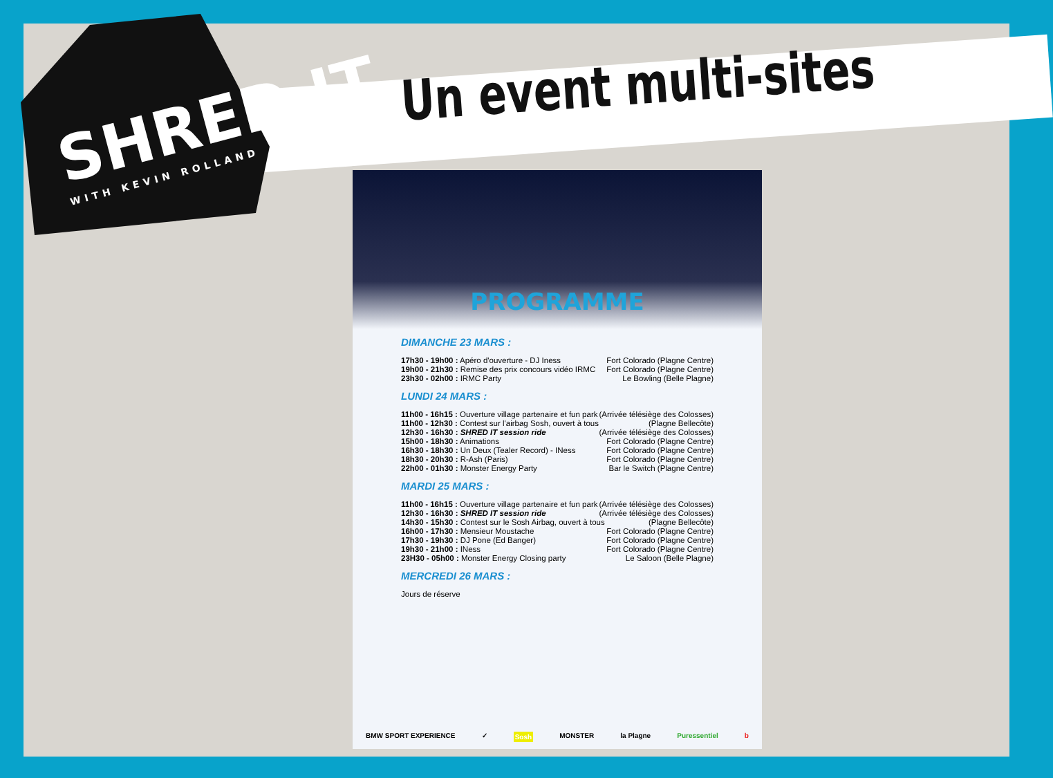SHRED IT
WITH KEVIN ROLLAND
Un event multi-sites
PROGRAMME
DIMANCHE 23 MARS :
17h30 - 19h00 : Apéro d'ouverture - DJ Iness Fort Colorado (Plagne Centre)
19h00 - 21h30 : Remise des prix concours vidéo IRMC Fort Colorado (Plagne Centre)
23h30 - 02h00 : IRMC Party Le Bowling (Belle Plagne)
LUNDI 24 MARS :
11h00 - 16h15 : Ouverture village partenaire et fun park (Arrivée télésiège des Colosses)
11h00 - 12h30 : Contest sur l'airbag Sosh, ouvert à tous (Plagne Bellecôte)
12h30 - 16h30 : SHRED IT session ride (Arrivée télésiège des Colosses)
15h00 - 18h30 : Animations Fort Colorado (Plagne Centre)
16h30 - 18h30 : Un Deux (Tealer Record) - INess Fort Colorado (Plagne Centre)
18h30 - 20h30 : R-Ash (Paris) Fort Colorado (Plagne Centre)
22h00 - 01h30 : Monster Energy Party Bar le Switch (Plagne Centre)
MARDI 25 MARS :
11h00 - 16h15 : Ouverture village partenaire et fun park (Arrivée télésiège des Colosses)
12h30 - 16h30 : SHRED IT session ride (Arrivée télésiège des Colosses)
14h30 - 15h30 : Contest sur le Sosh Airbag, ouvert à tous (Plagne Bellecôte)
16h00 - 17h30 : Mensieur Moustache Fort Colorado (Plagne Centre)
17h30 - 19h30 : DJ Pone (Ed Banger) Fort Colorado (Plagne Centre)
19h30 - 21h00 : INess Fort Colorado (Plagne Centre)
23H30 - 05h00 : Monster Energy Closing party Le Saloon (Belle Plagne)
MERCREDI 26 MARS :
Jours de réserve
BMW SPORT EXPERIENCE ✓ Sosh MONSTER la Plagne Puressentiel b